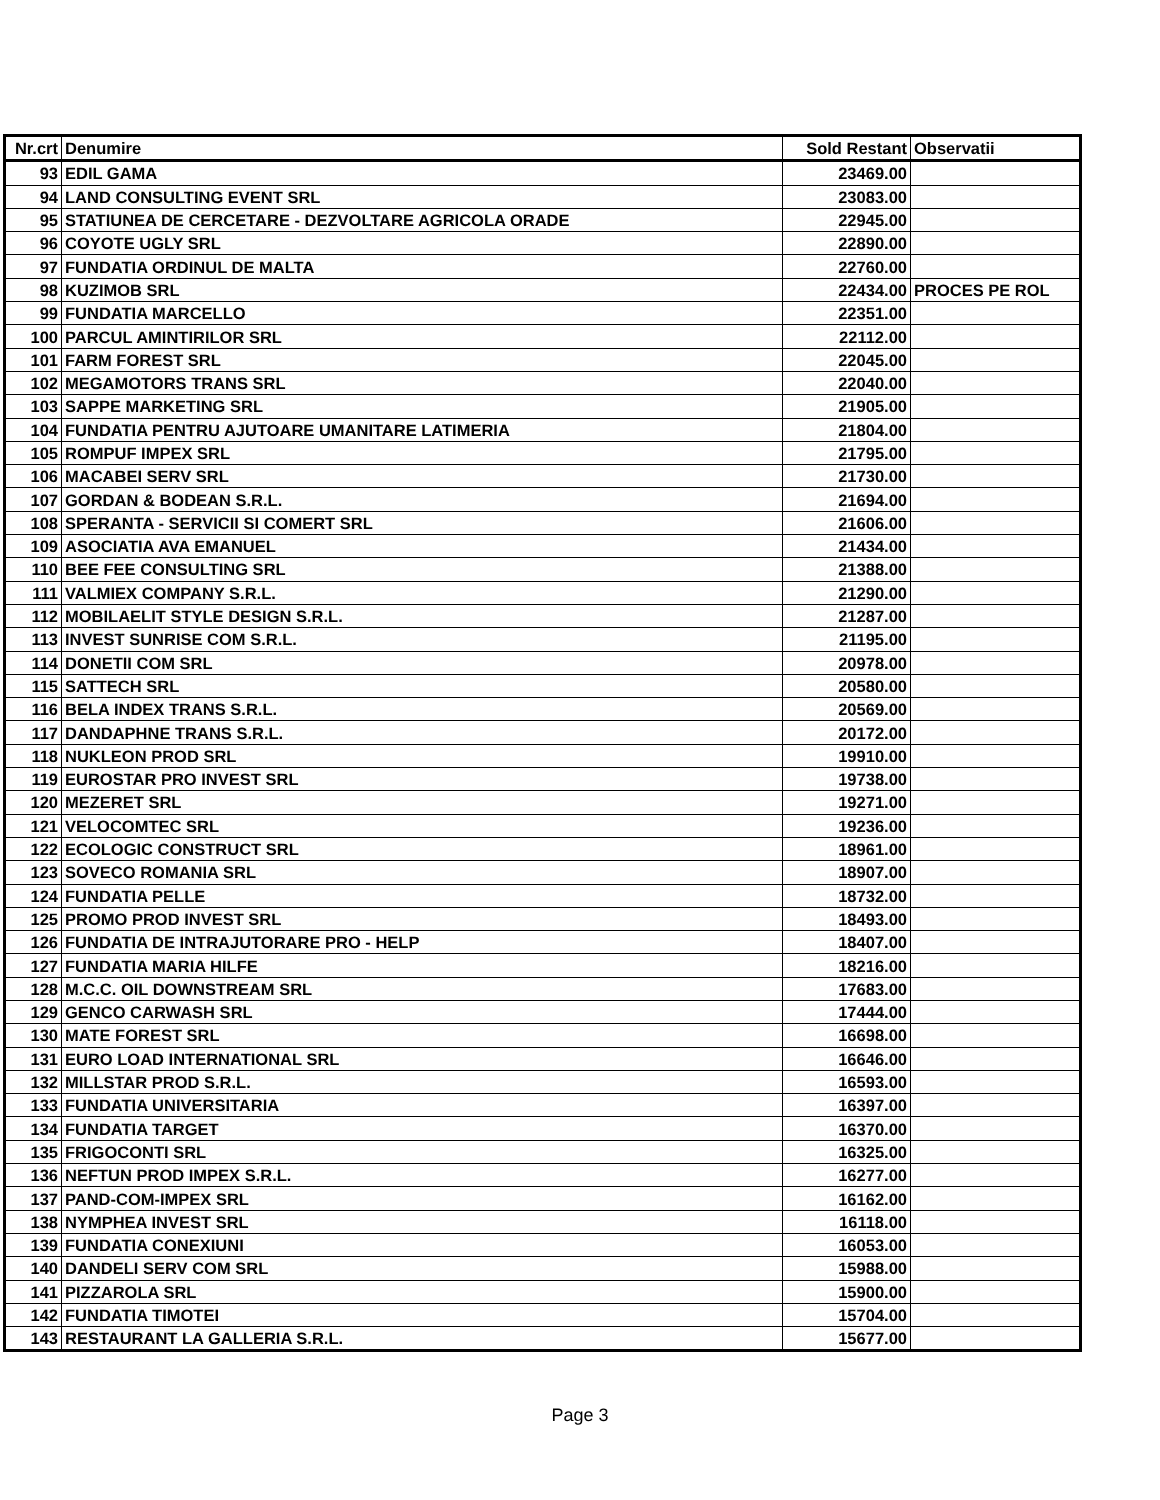| Nr.crt | Denumire | Sold Restant | Observatii |
| --- | --- | --- | --- |
| 93 | EDIL GAMA | 23469.00 | |
| 94 | LAND CONSULTING EVENT SRL | 23083.00 | |
| 95 | STATIUNEA DE CERCETARE - DEZVOLTARE AGRICOLA ORADE | 22945.00 | |
| 96 | COYOTE UGLY SRL | 22890.00 | |
| 97 | FUNDATIA ORDINUL DE MALTA | 22760.00 | |
| 98 | KUZIMOB SRL | 22434.00 | PROCES PE ROL |
| 99 | FUNDATIA MARCELLO | 22351.00 | |
| 100 | PARCUL AMINTIRILOR SRL | 22112.00 | |
| 101 | FARM FOREST SRL | 22045.00 | |
| 102 | MEGAMOTORS TRANS SRL | 22040.00 | |
| 103 | SAPPE MARKETING SRL | 21905.00 | |
| 104 | FUNDATIA PENTRU AJUTOARE UMANITARE LATIMERIA | 21804.00 | |
| 105 | ROMPUF IMPEX SRL | 21795.00 | |
| 106 | MACABEI SERV SRL | 21730.00 | |
| 107 | GORDAN & BODEAN S.R.L. | 21694.00 | |
| 108 | SPERANTA - SERVICII SI COMERT SRL | 21606.00 | |
| 109 | ASOCIATIA AVA EMANUEL | 21434.00 | |
| 110 | BEE FEE CONSULTING SRL | 21388.00 | |
| 111 | VALMIEX COMPANY S.R.L. | 21290.00 | |
| 112 | MOBILAELIT STYLE DESIGN S.R.L. | 21287.00 | |
| 113 | INVEST SUNRISE COM S.R.L. | 21195.00 | |
| 114 | DONETII COM SRL | 20978.00 | |
| 115 | SATTECH SRL | 20580.00 | |
| 116 | BELA INDEX TRANS S.R.L. | 20569.00 | |
| 117 | DANDAPHNE TRANS S.R.L. | 20172.00 | |
| 118 | NUKLEON PROD SRL | 19910.00 | |
| 119 | EUROSTAR PRO INVEST SRL | 19738.00 | |
| 120 | MEZERET SRL | 19271.00 | |
| 121 | VELOCOMTEC SRL | 19236.00 | |
| 122 | ECOLOGIC CONSTRUCT SRL | 18961.00 | |
| 123 | SOVECO ROMANIA SRL | 18907.00 | |
| 124 | FUNDATIA PELLE | 18732.00 | |
| 125 | PROMO PROD INVEST SRL | 18493.00 | |
| 126 | FUNDATIA DE INTRAJUTORARE PRO - HELP | 18407.00 | |
| 127 | FUNDATIA MARIA HILFE | 18216.00 | |
| 128 | M.C.C. OIL DOWNSTREAM SRL | 17683.00 | |
| 129 | GENCO CARWASH SRL | 17444.00 | |
| 130 | MATE FOREST SRL | 16698.00 | |
| 131 | EURO LOAD INTERNATIONAL SRL | 16646.00 | |
| 132 | MILLSTAR PROD S.R.L. | 16593.00 | |
| 133 | FUNDATIA UNIVERSITARIA | 16397.00 | |
| 134 | FUNDATIA TARGET | 16370.00 | |
| 135 | FRIGOCONTI SRL | 16325.00 | |
| 136 | NEFTUN PROD IMPEX S.R.L. | 16277.00 | |
| 137 | PAND-COM-IMPEX SRL | 16162.00 | |
| 138 | NYMPHEA INVEST SRL | 16118.00 | |
| 139 | FUNDATIA CONEXIUNI | 16053.00 | |
| 140 | DANDELI SERV COM SRL | 15988.00 | |
| 141 | PIZZAROLA SRL | 15900.00 | |
| 142 | FUNDATIA TIMOTEI | 15704.00 | |
| 143 | RESTAURANT LA GALLERIA S.R.L. | 15677.00 | |
Page 3